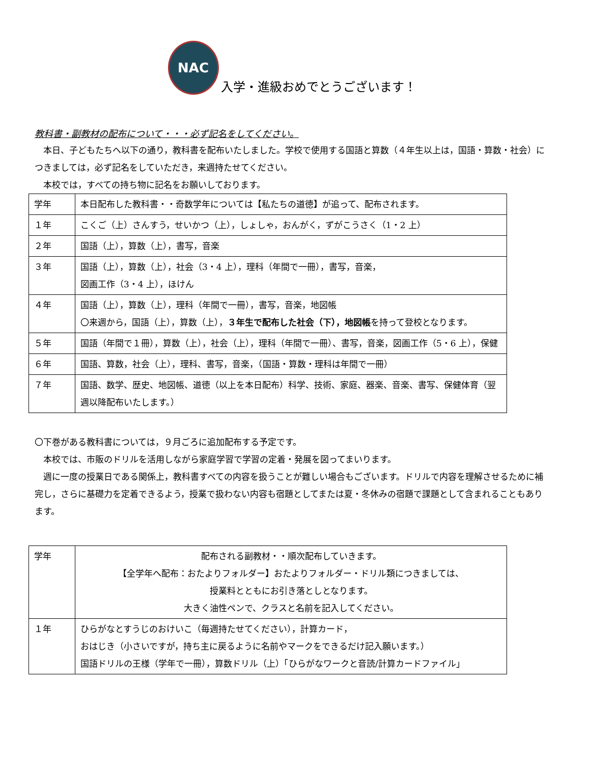NAC
入学・進級おめでとうございます！
教科書・副教材の配布について・・・必ず記名をしてください。
　本日、子どもたちへ以下の通り，教科書を配布いたしました。学校で使用する国語と算数（４年生以上は，国語・算数・社会）につきましては，必ず記名をしていただき，来週持たせてください。
　本校では，すべての持ち物に記名をお願いしております。
| 学年 | 本日配布した教科書・・奇数学年については【私たちの道徳】が追って、配布されます。 |
| １年 | こくご（上）さんすう，せいかつ（上），しょしゃ，おんがく，ずがこうさく（1・2 上） |
| ２年 | 国語（上），算数（上），書写，音楽 |
| ３年 | 国語（上），算数（上），社会（3・4 上），理科（年間で一冊），書写，音楽， 図画工作（3・4 上），ほけん |
| ４年 | 国語（上），算数（上），理科（年間で一冊），書写，音楽，地図帳 〇来週から，国語（上），算数（上）， ３年生で配布した社会（下），地図帳 を持って登校となります。 |
| ５年 | 国語（年間で１冊），算数（上），社会（上），理科（年間で一冊）、書写，音楽，図画工作（5・6 上），保健 |
| ６年 | 国語、算数，社会（上），理科、書写，音楽，（国語・算数・理科は年間で一冊） |
| ７年 | 国語、数学、歴史、地図帳、道徳（以上を本日配布）科学、技術、家庭、器楽、音楽、書写、保健体育（翌週以降配布いたします。） |
〇下巻がある教科書については，９月ごろに追加配布する予定です。
　本校では、市販のドリルを活用しながら家庭学習で学習の定着・発展を図ってまいります。
　週に一度の授業日である関係上，教科書すべての内容を扱うことが難しい場合もございます。ドリルで内容を理解させるために補完し，さらに基礎力を定着できるよう，授業で扱わない内容も宿題としてまたは夏・冬休みの宿題で課題として含まれることもあります。
| 学年 | 配布される副教材・・順次配布していきます。 【全学年へ配布：おたよりフォルダー】おたよりフォルダー・ドリル類につきましては、 授業料とともにお引き落としとなります。 大きく油性ペンで、クラスと名前を記入してください。 |
| １年 | ひらがなとすうじのおけいこ（毎週持たせてください），計算カード， おはじき（小さいですが，持ち主に戻るように名前やマークをできるだけ記入願います。） 国語ドリルの王様（学年で一冊），算数ドリル（上）「ひらがなワークと音読/計算カードファイル」 |